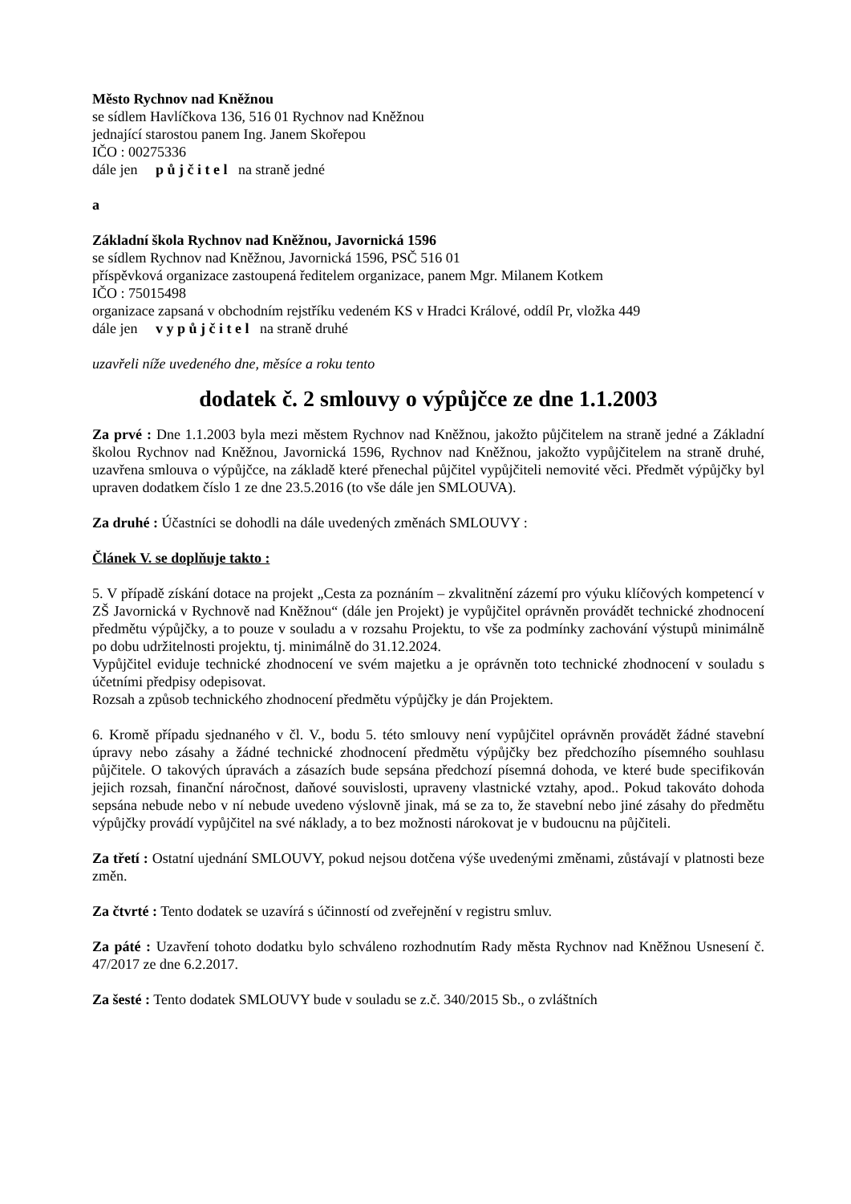Město Rychnov nad Kněžnou
se sídlem Havlíčkova 136, 516 01 Rychnov nad Kněžnou
jednající starostou panem Ing. Janem Skořepou
IČO : 00275336
dále jen p ů j č i t e l na straně jedné
a
Základní škola Rychnov nad Kněžnou, Javornická 1596
se sídlem Rychnov nad Kněžnou, Javornická 1596, PSČ 516 01
příspěvková organizace zastoupená ředitelem organizace, panem Mgr. Milanem Kotkem
IČO : 75015498
organizace zapsaná v obchodním rejstříku vedeném KS v Hradci Králové, oddíl Pr, vložka 449
dále jen v y p ů j č i t e l na straně druhé
uzavřeli níže uvedeného dne, měsíce a roku tento
dodatek č. 2 smlouvy o výpůjčce ze dne 1.1.2003
Za prvé : Dne 1.1.2003 byla mezi městem Rychnov nad Kněžnou, jakožto půjčitelem na straně jedné a Základní školou Rychnov nad Kněžnou, Javornická 1596, Rychnov nad Kněžnou, jakožto vypůjčitelem na straně druhé, uzavřena smlouva o výpůjčce, na základě které přenechal půjčitel vypůjčiteli nemovité věci. Předmět výpůjčky byl upraven dodatkem číslo 1 ze dne 23.5.2016 (to vše dále jen SMLOUVA).
Za druhé : Účastníci se dohodli na dále uvedených změnách SMLOUVY :
Článek V. se doplňuje takto :
5. V případě získání dotace na projekt „Cesta za poznáním – zkvalitnění zázemí pro výuku klíčových kompetencí v ZŠ Javornická v Rychnově nad Kněžnou“ (dále jen Projekt) je vypůjčitel oprávněn provádět technické zhodnocení předmětu výpůjčky, a to pouze v souladu a v rozsahu Projektu, to vše za podmínky zachování výstupů minimálně po dobu udržitelnosti projektu, tj. minimálně do 31.12.2024.
Vypůjčitel eviduje technické zhodnocení ve svém majetku a je oprávněn toto technické zhodnocení v souladu s účetními předpisy odepisovat.
Rozsah a způsob technického zhodnocení předmětu výpůjčky je dán Projektem.
6. Kromě případu sjednaného v čl. V., bodu 5. této smlouvy není vypůjčitel oprávněn provádět žádné stavební úpravy nebo zásahy a žádné technické zhodnocení předmětu výpůjčky bez předchozího písemného souhlasu půjčitele. O takových úpravách a zásazích bude sepsána předchozí písemná dohoda, ve které bude specifikován jejich rozsah, finanční náročnost, daňové souvislosti, upraveny vlastnické vztahy, apod.. Pokud takováto dohoda sepsána nebude nebo v ní nebude uvedeno výslovně jinak, má se za to, že stavební nebo jiné zásahy do předmětu výpůjčky provádí vypůjčitel na své náklady, a to bez možnosti nárokovat je v budoucnu na půjčiteli.
Za třetí : Ostatní ujednání SMLOUVY, pokud nejsou dotčena výše uvedenými změnami, zůstávají v platnosti beze změn.
Za čtvrté : Tento dodatek se uzavírá s účinností od zveřejnění v registru smluv.
Za páté : Uzavření tohoto dodatku bylo schváleno rozhodnutím Rady města Rychnov nad Kněžnou Usnesení č. 47/2017 ze dne 6.2.2017.
Za šesté : Tento dodatek SMLOUVY bude v souladu se z.č. 340/2015 Sb., o zvláštních